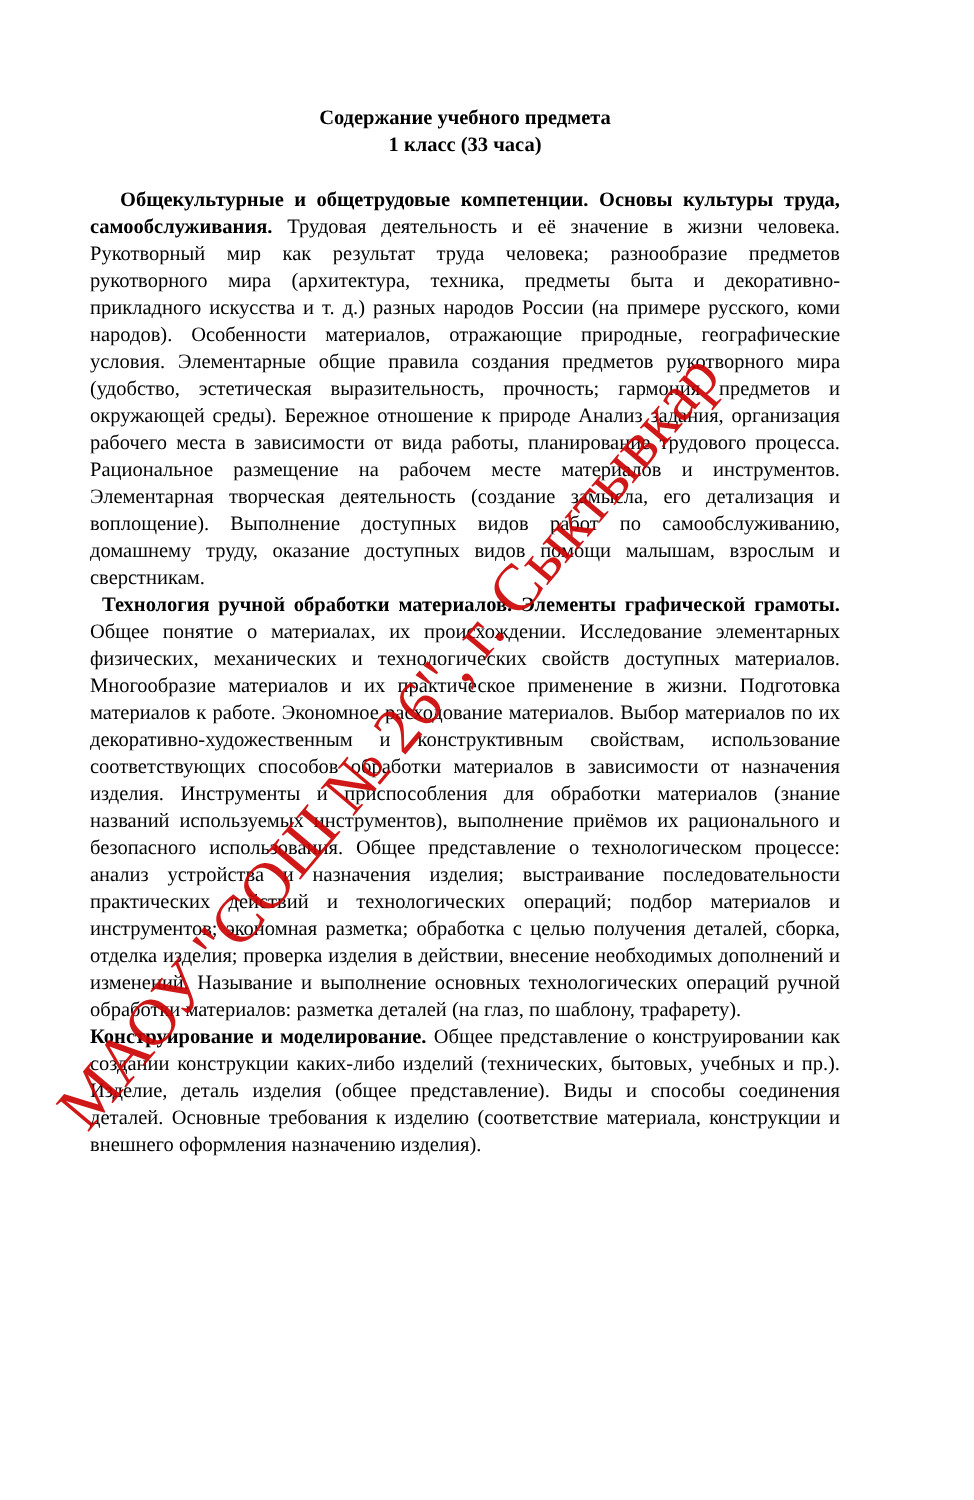Содержание учебного предмета
1 класс (33 часа)
Общекультурные и общетрудовые компетенции. Основы культуры труда, самообслуживания. Трудовая деятельность и её значение в жизни человека. Рукотворный мир как результат труда человека; разнообразие предметов рукотворного мира (архитектура, техника, предметы быта и декоративно-прикладного искусства и т. д.) разных народов России (на примере русского, коми народов). Особенности материалов, отражающие природные, географические условия. Элементарные общие правила создания предметов рукотворного мира (удобство, эстетическая выразительность, прочность; гармония предметов и окружающей среды). Бережное отношение к природе Анализ задания, организация рабочего места в зависимости от вида работы, планирование трудового процесса. Рациональное размещение на рабочем месте материалов и инструментов. Элементарная творческая деятельность (создание замысла, его детализация и воплощение). Выполнение доступных видов работ по самообслуживанию, домашнему труду, оказание доступных видов помощи малышам, взрослым и сверстникам.
Технология ручной обработки материалов. Элементы графической грамоты. Общее понятие о материалах, их происхождении. Исследование элементарных физических, механических и технологических свойств доступных материалов. Многообразие материалов и их практическое применение в жизни. Подготовка материалов к работе. Экономное расходование материалов. Выбор материалов по их декоративно-художественным и конструктивным свойствам, использование соответствующих способов обработки материалов в зависимости от назначения изделия. Инструменты и приспособления для обработки материалов (знание названий используемых инструментов), выполнение приёмов их рационального и безопасного использования. Общее представление о технологическом процессе: анализ устройства и назначения изделия; выстраивание последовательности практических действий и технологических операций; подбор материалов и инструментов; экономная разметка; обработка с целью получения деталей, сборка, отделка изделия; проверка изделия в действии, внесение необходимых дополнений и изменений. Называние и выполнение основных технологических операций ручной обработки материалов: разметка деталей (на глаз, по шаблону, трафарету).
Конструирование и моделирование. Общее представление о конструировании как создании конструкции каких-либо изделий (технических, бытовых, учебных и пр.). Изделие, деталь изделия (общее представление). Виды и способы соединения деталей. Основные требования к изделию (соответствие материала, конструкции и внешнего оформления назначению изделия).
МАОУ "СОШ № 26", г. Сыктывкар